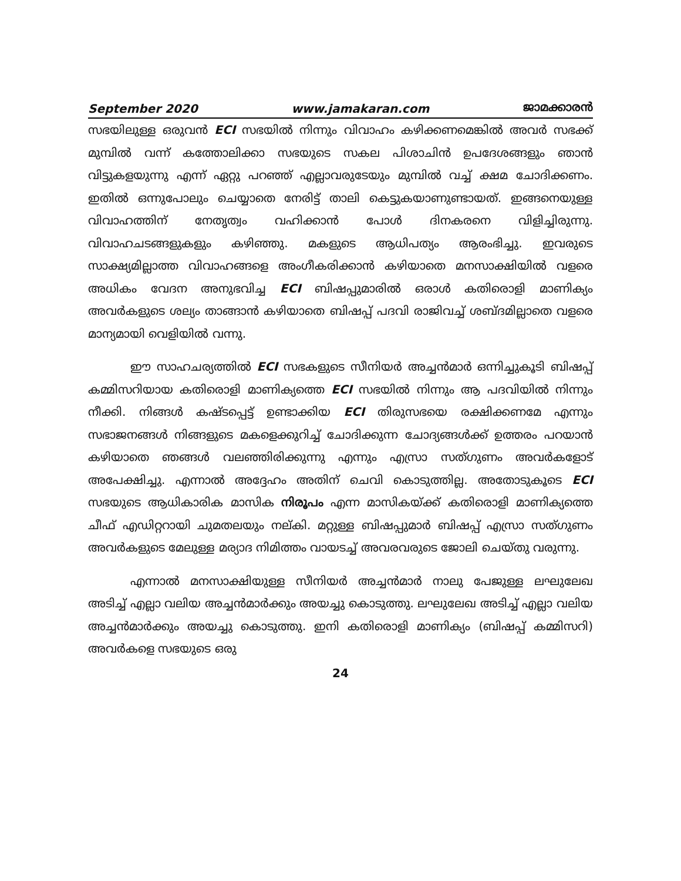September 2020 www.jamakaran.com ജാമക്കാരൻ
സഭയിലുള്ള ഒരുവൻ ECI സഭയിൽ നിന്നും വിവാഹം കഴിക്കണമെങ്കിൽ അവർ സഭക്ക് മുമ്പിൽ വന്ന് കത്തോലിക്കാ സഭയുടെ സകല പിശാചിൻ ഉപദേശങ്ങളും ഞാൻ വിട്ടുകളയുന്നു എന്ന് ഏറ്റു പറഞ്ഞ് എല്ലാവരുടേയും മുമ്പിൽ വച്ച് ക്ഷമ ചോദിക്കണം. ഇതിൽ ഒന്നുപോലും ചെയ്യാതെ നേരിട്ട് താലി കെട്ടുകയാണുണ്ടായത്. ഇങ്ങനെയുള്ള വിവാഹത്തിന് നേതൃത്വം വഹിക്കാൻ പോൾ ദിനകരനെ വിളിച്ചിരുന്നു. വിവാഹചടങ്ങളുകളും കഴിഞ്ഞു. മകളുടെ ആധിപത്യം ആരംഭിച്ചു. ഇവരുടെ സാക്ഷ്യമില്ലാത്ത വിവാഹങ്ങളെ അംഗീകരിക്കാൻ കഴിയാതെ മനസാക്ഷിയിൽ വളരെ അധികം വേദന അനുഭവിച്ച ECI ബിഷപ്പുമാരിൽ ഒരാൾ കതിരൊളി മാണിക്യം അവർകളുടെ ശല്യം താങ്ങാൻ കഴിയാതെ ബിഷപ്പ് പദവി രാജിവച്ച് ശബ്ദമില്ലാതെ വളരെ മാന്യമായി വെളിയിൽ വന്നു.
ഈ സാഹചര്യത്തിൽ ECI സഭകളുടെ സീനിയർ അച്ചൻമാർ ഒന്നിച്ചുകൂടി ബിഷപ്പ് കമ്മിസറിയായ കതിരൊളി മാണിക്യത്തെ ECI സഭയിൽ നിന്നും ആ പദവിയിൽ നിന്നും നീക്കി. നിങ്ങൾ കഷ്ടപ്പെട്ട് ഉണ്ടാക്കിയ ECI തിരുസഭയെ രക്ഷിക്കണമേ എന്നും സഭാജനങ്ങൾ നിങ്ങളുടെ മകളെക്കുറിച്ച് ചോദിക്കുന്ന ചോദ്യങ്ങൾക്ക് ഉത്തരം പറയാൻ കഴിയാതെ ഞങ്ങൾ വലഞ്ഞിരിക്കുന്നു എന്നും എസ്രാ സത്ഗുണം അവർകളോട് അപേക്ഷിച്ചു. എന്നാൽ അദ്ദേഹം അതിന് ചെവി കൊടുത്തില്ല. അതോടുകൂടെ ECI സഭയുടെ ആധികാരിക മാസിക നിരൂപം എന്ന മാസികയ്ക്ക് കതിരൊളി മാണിക്യത്തെ ചീഫ് എഡിറ്ററായി ചുമതലയും നല്കി. മറ്റുള്ള ബിഷപ്പുമാർ ബിഷപ്പ് എസ്രാ സത്ഗുണം അവർകളുടെ മേലുള്ള മര്യാദ നിമിത്തം വായടച്ച് അവരവരുടെ ജോലി ചെയ്തു വരുന്നു.
എന്നാൽ മനസാക്ഷിയുള്ള സീനിയർ അച്ചൻമാർ നാലു പേജുള്ള ലഘുലേഖ അടിച്ച് എല്ലാ വലിയ അച്ചൻമാർക്കും അയച്ചു കൊടുത്തു. ലഘുലേഖ അടിച്ച് എല്ലാ വലിയ അച്ചൻമാർക്കും അയച്ചു കൊടുത്തു. ഇനി കതിരൊളി മാണിക്യം (ബിഷപ്പ് കമ്മിസറി) അവർകളെ സഭയുടെ ഒരു
24